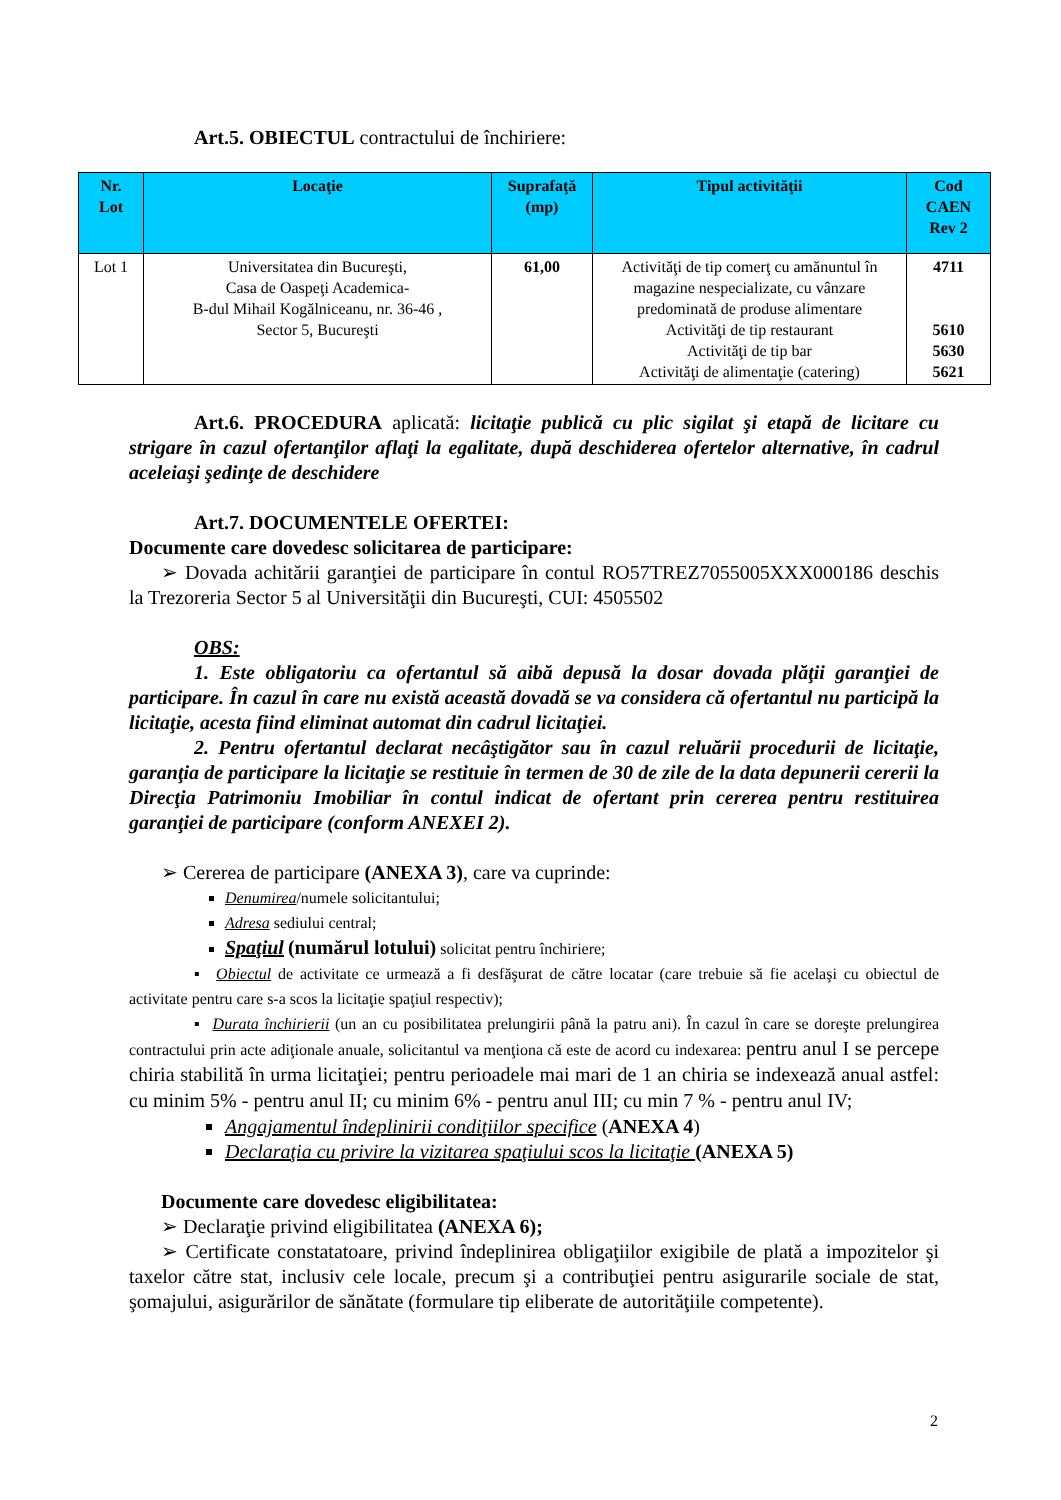Art.5. OBIECTUL contractului de închiriere:
| Nr. Lot | Locaţie | Suprafaţă (mp) | Tipul activităţii | Cod CAEN Rev 2 |
| --- | --- | --- | --- | --- |
| Lot 1 | Universitatea din Bucureşti, Casa de Oaspeţi Academica- B-dul Mihail Kogălniceanu, nr. 36-46 , Sector 5, Bucureşti | 61,00 | Activităţi de tip comerţ cu amănuntul în magazine nespecializate, cu vânzare predominată de produse alimentare Activităţi de tip restaurant Activităţi de tip bar Activităţi de alimentaţie (catering) | 4711 5610 5630 5621 |
Art.6. PROCEDURA aplicată: licitaţie publică cu plic sigilat şi etapă de licitare cu strigare în cazul ofertanţilor aflaţi la egalitate, după deschiderea ofertelor alternative, în cadrul aceleiaşi şedinţe de deschidere
Art.7. DOCUMENTELE OFERTEI:
Documente care dovedesc solicitarea de participare:
➢ Dovada achitării garanţiei de participare în contul RO57TREZ7055005XXX000186 deschis la Trezoreria Sector 5 al Universităţii din Bucureşti, CUI: 4505502
OBS:
1. Este obligatoriu ca ofertantul să aibă depusă la dosar dovada plăţii garanţiei de participare. În cazul în care nu există această dovadă se va considera că ofertantul nu participă la licitaţie, acesta fiind eliminat automat din cadrul licitaţiei.
2. Pentru ofertantul declarat necâştigător sau în cazul reluării procedurii de licitaţie, garanţia de participare la licitaţie se restituie în termen de 30 de zile de la data depunerii cererii la Direcţia Patrimoniu Imobiliar în contul indicat de ofertant prin cererea pentru restituirea garanţiei de participare (conform ANEXEI 2).
➢ Cererea de participare (ANEXA 3), care va cuprinde:
Denumirea/numele solicitantului;
Adresa sediului central;
Spaţiul (numărul lotului) solicitat pentru închiriere;
▪ Obiectul de activitate ce urmează a fi desfăşurat de către locatar (care trebuie să fie acelaşi cu obiectul de activitate pentru care s-a scos la licitaţie spaţiul respectiv);
▪ Durata închirierii (un an cu posibilitatea prelungirii până la patru ani). În cazul în care se doreşte prelungirea contractului prin acte adiţionale anuale, solicitantul va menţiona că este de acord cu indexarea: pentru anul I se percepe chiria stabilită în urma licitaţiei; pentru perioadele mai mari de 1 an chiria se indexează anual astfel: cu minim 5% - pentru anul II; cu minim 6% - pentru anul III; cu min 7 % - pentru anul IV;
Angajamentul îndeplinirii condiţiilor specifice (ANEXA 4)
Declaraţia cu privire la vizitarea spaţiului scos la licitaţie (ANEXA 5)
Documente care dovedesc eligibilitatea:
➢ Declaraţie privind eligibilitatea (ANEXA 6);
➢ Certificate constatatoare, privind îndeplinirea obligaţiilor exigibile de plată a impozitelor şi taxelor către stat, inclusiv cele locale, precum şi a contribuţiei pentru asigurarile sociale de stat, şomajului, asigurărilor de sănătate (formulare tip eliberate de autorităţiile competente).
2